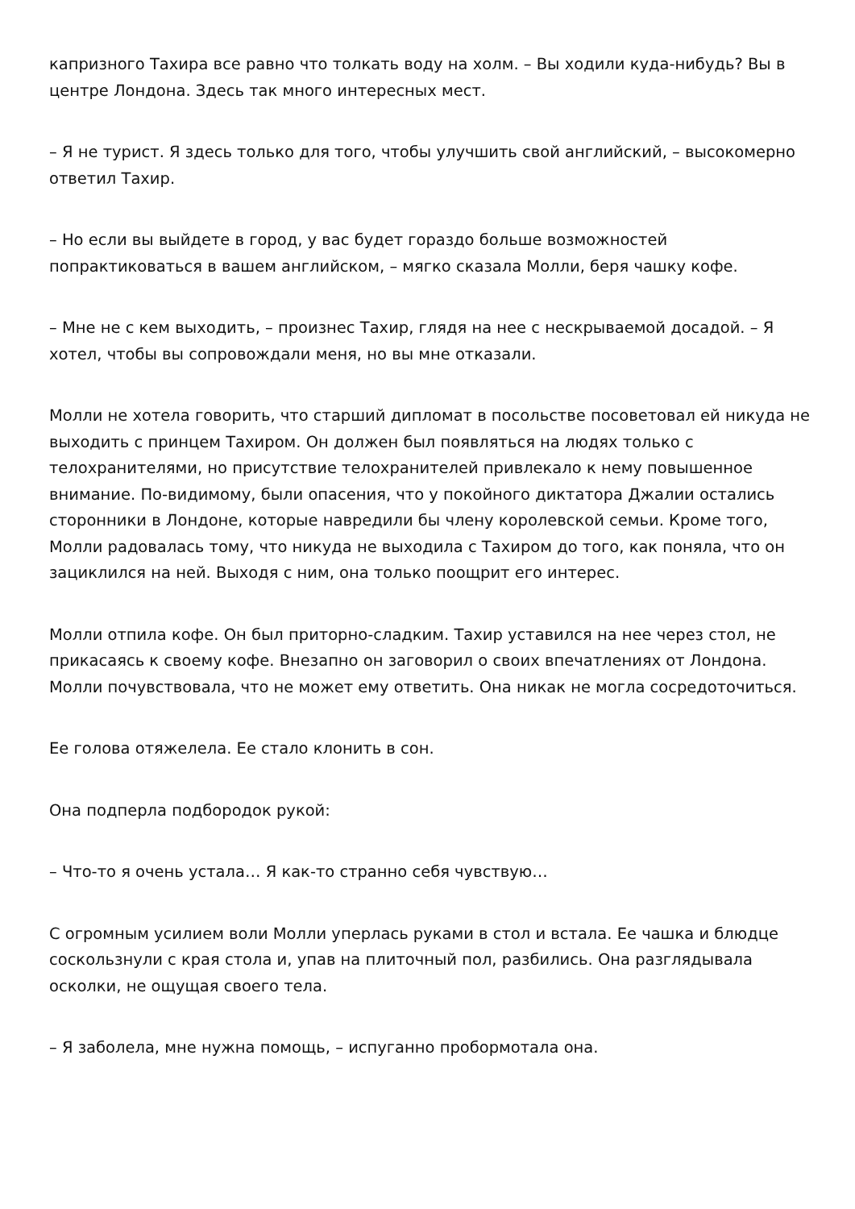капризного Тахира все равно что толкать воду на холм. – Вы ходили куда-нибудь? Вы в центре Лондона. Здесь так много интересных мест.
– Я не турист. Я здесь только для того, чтобы улучшить свой английский, – высокомерно ответил Тахир.
– Но если вы выйдете в город, у вас будет гораздо больше возможностей попрактиковаться в вашем английском, – мягко сказала Молли, беря чашку кофе.
– Мне не с кем выходить, – произнес Тахир, глядя на нее с нескрываемой досадой. – Я хотел, чтобы вы сопровождали меня, но вы мне отказали.
Молли не хотела говорить, что старший дипломат в посольстве посоветовал ей никуда не выходить с принцем Тахиром. Он должен был появляться на людях только с телохранителями, но присутствие телохранителей привлекало к нему повышенное внимание. По-видимому, были опасения, что у покойного диктатора Джалии остались сторонники в Лондоне, которые навредили бы члену королевской семьи. Кроме того, Молли радовалась тому, что никуда не выходила с Тахиром до того, как поняла, что он зациклился на ней. Выходя с ним, она только поощрит его интерес.
Молли отпила кофе. Он был приторно-сладким. Тахир уставился на нее через стол, не прикасаясь к своему кофе. Внезапно он заговорил о своих впечатлениях от Лондона. Молли почувствовала, что не может ему ответить. Она никак не могла сосредоточиться.
Ее голова отяжелела. Ее стало клонить в сон.
Она подперла подбородок рукой:
– Что-то я очень устала… Я как-то странно себя чувствую…
С огромным усилием воли Молли уперлась руками в стол и встала. Ее чашка и блюдце соскользнули с края стола и, упав на плиточный пол, разбились. Она разглядывала осколки, не ощущая своего тела.
– Я заболела, мне нужна помощь, – испуганно пробормотала она.